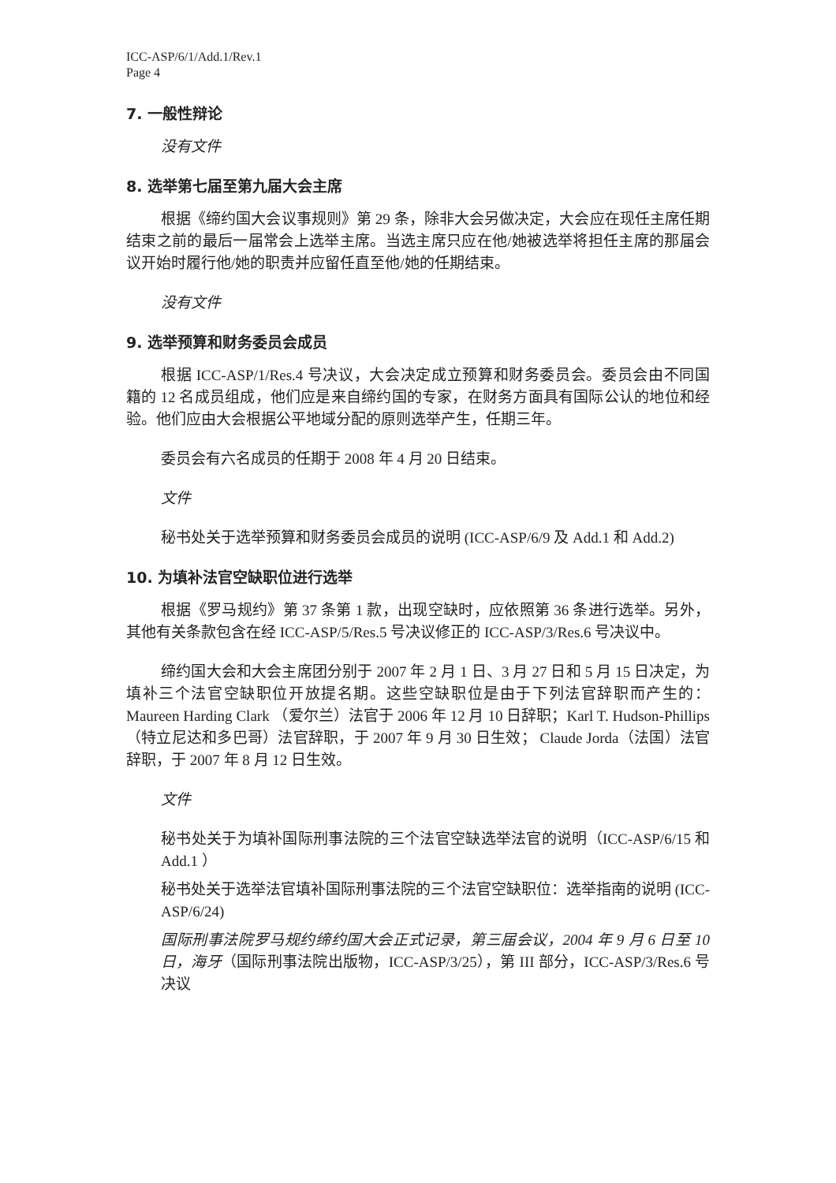ICC-ASP/6/1/Add.1/Rev.1
Page 4
7. 一般性辩论
没有文件
8. 选举第七届至第九届大会主席
根据《缔约国大会议事规则》第 29 条，除非大会另做决定，大会应在现任主席任期结束之前的最后一届常会上选举主席。当选主席只应在他/她被选举将担任主席的那届会议开始时履行他/她的职责并应留任直至他/她的任期结束。
没有文件
9. 选举预算和财务委员会成员
根据 ICC-ASP/1/Res.4 号决议，大会决定成立预算和财务委员会。委员会由不同国籍的 12 名成员组成，他们应是来自缔约国的专家，在财务方面具有国际公认的地位和经验。他们应由大会根据公平地域分配的原则选举产生，任期三年。
委员会有六名成员的任期于 2008 年 4 月 20 日结束。
文件
秘书处关于选举预算和财务委员会成员的说明 (ICC-ASP/6/9 及 Add.1 和 Add.2)
10. 为填补法官空缺职位进行选举
根据《罗马规约》第 37 条第 1 款，出现空缺时，应依照第 36 条进行选举。另外，其他有关条款包含在经 ICC-ASP/5/Res.5 号决议修正的 ICC-ASP/3/Res.6 号决议中。
缔约国大会和大会主席团分别于 2007 年 2 月 1 日、3 月 27 日和 5 月 15 日决定，为填补三个法官空缺职位开放提名期。这些空缺职位是由于下列法官辞职而产生的：Maureen Harding Clark （爱尔兰）法官于 2006 年 12 月 10 日辞职；Karl T. Hudson-Phillips（特立尼达和多巴哥）法官辞职，于 2007 年 9 月 30 日生效； Claude Jorda（法国）法官辞职，于 2007 年 8 月 12 日生效。
文件
秘书处关于为填补国际刑事法院的三个法官空缺选举法官的说明（ICC-ASP/6/15 和 Add.1 ）
秘书处关于选举法官填补国际刑事法院的三个法官空缺职位：选举指南的说明 (ICC-ASP/6/24)
国际刑事法院罗马规约缔约国大会正式记录，第三届会议，2004 年 9 月 6 日至 10 日，海牙（国际刑事法院出版物，ICC-ASP/3/25），第 III 部分，ICC-ASP/3/Res.6 号决议